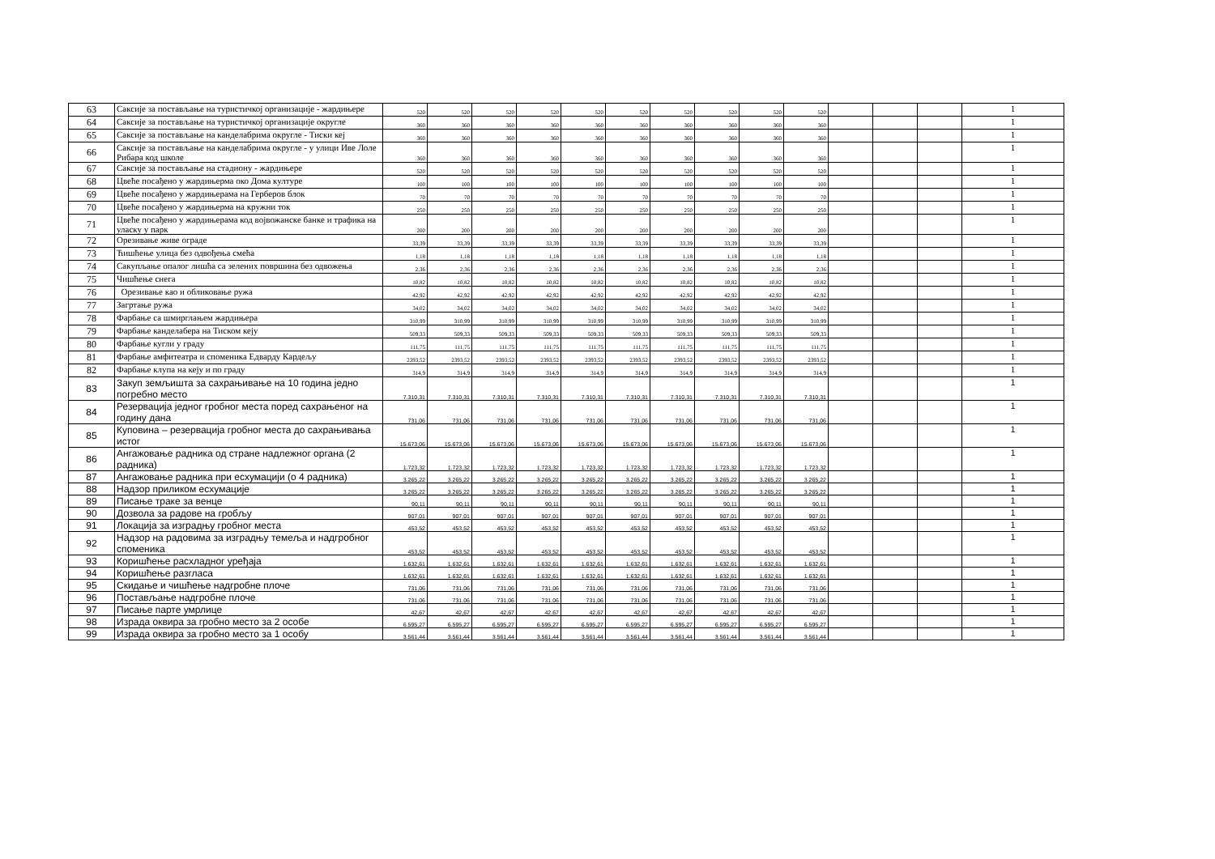| 63 | Саксије за постављање на туристичкој организације - жардињере | 520 | 520 | 520 | 520 | 520 | 520 | 520 | 520 | 520 | 520 | | | | 1 |
| 64 | Саксије за постављање на туристичкој организације округле | 360 | 360 | 360 | 360 | 360 | 360 | 360 | 360 | 360 | 360 | | | | 1 |
| 65 | Саксије за постављање на канделабрима округле - Тиски кеј | 360 | 360 | 360 | 360 | 360 | 360 | 360 | 360 | 360 | 360 | | | | 1 |
| 66 | Саксије за постављање на канделабрима округле - у улици Иве Лоле Рибара код школе | 360 | 360 | 360 | 360 | 360 | 360 | 360 | 360 | 360 | 360 | | | | 1 |
| 67 | Саксије за постављање на стадиону - жардињере | 520 | 520 | 520 | 520 | 520 | 520 | 520 | 520 | 520 | 520 | | | | 1 |
| 68 | Цвеће посађено у жардињерма око Дома културе | 100 | 100 | 100 | 100 | 100 | 100 | 100 | 100 | 100 | 100 | | | | 1 |
| 69 | Цвеће посађено у жардињерама на Герберов блок | 70 | 70 | 70 | 70 | 70 | 70 | 70 | 70 | 70 | 70 | | | | 1 |
| 70 | Цвеће посађено у жардињерма на кружни ток | 250 | 250 | 250 | 250 | 250 | 250 | 250 | 250 | 250 | 250 | | | | 1 |
| 71 | Цвеће посађено у жардињерама код војвожанске банке и трафика на уласку у парк | 200 | 200 | 200 | 200 | 200 | 200 | 200 | 200 | 200 | 200 | | | | 1 |
| 72 | Орезивање живе ограде | 33,39 | 33,39 | 33,39 | 33,39 | 33,39 | 33,39 | 33,39 | 33,39 | 33,39 | 33,39 | | | | 1 |
| 73 | Ћишћење улица без одвођења смећа | 1,18 | 1,18 | 1,18 | 1,18 | 1,18 | 1,18 | 1,18 | 1,18 | 1,18 | 1,18 | | | | 1 |
| 74 | Сакупљање опалог лишћа са зелених површина без одвожења | 2,36 | 2,36 | 2,36 | 2,36 | 2,36 | 2,36 | 2,36 | 2,36 | 2,36 | 2,36 | | | | 1 |
| 75 | Чишћење снега | 10,82 | 10,82 | 10,82 | 10,82 | 10,82 | 10,82 | 10,82 | 10,82 | 10,82 | 10,82 | | | | 1 |
| 76 | Орезивање као и обликовање ружа | 42,92 | 42,92 | 42,92 | 42,92 | 42,92 | 42,92 | 42,92 | 42,92 | 42,92 | 42,92 | | | | 1 |
| 77 | Загртање ружа | 34,02 | 34,02 | 34,02 | 34,02 | 34,02 | 34,02 | 34,02 | 34,02 | 34,02 | 34,02 | | | | 1 |
| 78 | Фарбање са шмирглањем жардињера | 310,99 | 310,99 | 310,99 | 310,99 | 310,99 | 310,99 | 310,99 | 310,99 | 310,99 | 310,99 | | | | 1 |
| 79 | Фарбање канделабера на Тиском кеју | 509,33 | 509,33 | 509,33 | 509,33 | 509,33 | 509,33 | 509,33 | 509,33 | 509,33 | 509,33 | | | | 1 |
| 80 | Фарбање кугли у граду | 111,75 | 111,75 | 111,75 | 111,75 | 111,75 | 111,75 | 111,75 | 111,75 | 111,75 | 111,75 | | | | 1 |
| 81 | Фарбање амфитеатра и споменика Едварду Кардељу | 2393,52 | 2393,52 | 2393,52 | 2393,52 | 2393,52 | 2393,52 | 2393,52 | 2393,52 | 2393,52 | 2393,52 | | | | 1 |
| 82 | Фарбање клупа на кеју и по граду | 314,9 | 314,9 | 314,9 | 314,9 | 314,9 | 314,9 | 314,9 | 314,9 | 314,9 | 314,9 | | | | 1 |
| 83 | Закуп земљишта за сахрањивање на 10 година једно погребно место | 7.310,31 | 7.310,31 | 7.310,31 | 7.310,31 | 7.310,31 | 7.310,31 | 7.310,31 | 7.310,31 | 7.310,31 | 7.310,31 | | | | 1 |
| 84 | Резервација једног гробног места поред сахрањеног на годину дана | 731,06 | 731,06 | 731,06 | 731,06 | 731,06 | 731,06 | 731,06 | 731,06 | 731,06 | 731,06 | | | | 1 |
| 85 | Куповина – резервација гробног места до сахрањивања истог | 15.673,06 | 15.673,06 | 15.673,06 | 15.673,06 | 15.673,06 | 15.673,06 | 15.673,06 | 15.673,06 | 15.673,06 | 15.673,06 | | | | 1 |
| 86 | Ангажовање радника од стране надлежног органа (2 радника) | 1.723,32 | 1.723,32 | 1.723,32 | 1.723,32 | 1.723,32 | 1.723,32 | 1.723,32 | 1.723,32 | 1.723,32 | 1.723,32 | | | | 1 |
| 87 | Ангажовање радника при есхумацији (о 4 радника) | 3.265,22 | 3.265,22 | 3.265,22 | 3.265,22 | 3.265,22 | 3.265,22 | 3.265,22 | 3.265,22 | 3.265,22 | 3.265,22 | | | | 1 |
| 88 | Надзор приликом есхумације | 3.265,22 | 3.265,22 | 3.265,22 | 3.265,22 | 3.265,22 | 3.265,22 | 3.265,22 | 3.265,22 | 3.265,22 | 3.265,22 | | | | 1 |
| 89 | Писање траке за венце | 90,11 | 90,11 | 90,11 | 90,11 | 90,11 | 90,11 | 90,11 | 90,11 | 90,11 | 90,11 | | | | 1 |
| 90 | Дозвола за радове на гробљу | 907,01 | 907,01 | 907,01 | 907,01 | 907,01 | 907,01 | 907,01 | 907,01 | 907,01 | 907,01 | | | | 1 |
| 91 | Локација за изградњу гробног места | 453,52 | 453,52 | 453,52 | 453,52 | 453,52 | 453,52 | 453,52 | 453,52 | 453,52 | 453,52 | | | | 1 |
| 92 | Надзор на радовима за изградњу темеља и надгробног споменика | 453,52 | 453,52 | 453,52 | 453,52 | 453,52 | 453,52 | 453,52 | 453,52 | 453,52 | 453,52 | | | | 1 |
| 93 | Коришћење расхладног уређаја | 1.632,61 | 1.632,61 | 1.632,61 | 1.632,61 | 1.632,61 | 1.632,61 | 1.632,61 | 1.632,61 | 1.632,61 | 1.632,61 | | | | 1 |
| 94 | Коришћење разгласа | 1.632,61 | 1.632,61 | 1.632,61 | 1.632,61 | 1.632,61 | 1.632,61 | 1.632,61 | 1.632,61 | 1.632,61 | 1.632,61 | | | | 1 |
| 95 | Скидање и чишћење надгробне плоче | 731,06 | 731,06 | 731,06 | 731,06 | 731,06 | 731,06 | 731,06 | 731,06 | 731,06 | 731,06 | | | | 1 |
| 96 | Постављање надгробне плоче | 731,06 | 731,06 | 731,06 | 731,06 | 731,06 | 731,06 | 731,06 | 731,06 | 731,06 | 731,06 | | | | 1 |
| 97 | Писање парте умрлице | 42,67 | 42,67 | 42,67 | 42,67 | 42,67 | 42,67 | 42,67 | 42,67 | 42,67 | 42,67 | | | | 1 |
| 98 | Израда оквира за гробно место за 2 особе | 6.595,27 | 6.595,27 | 6.595,27 | 6.595,27 | 6.595,27 | 6.595,27 | 6.595,27 | 6.595,27 | 6.595,27 | 6.595,27 | | | | 1 |
| 99 | Израда оквира за гробно место за 1 особу | 3.561,44 | 3.561,44 | 3.561,44 | 3.561,44 | 3.561,44 | 3.561,44 | 3.561,44 | 3.561,44 | 3.561,44 | 3.561,44 | | | | 1 |